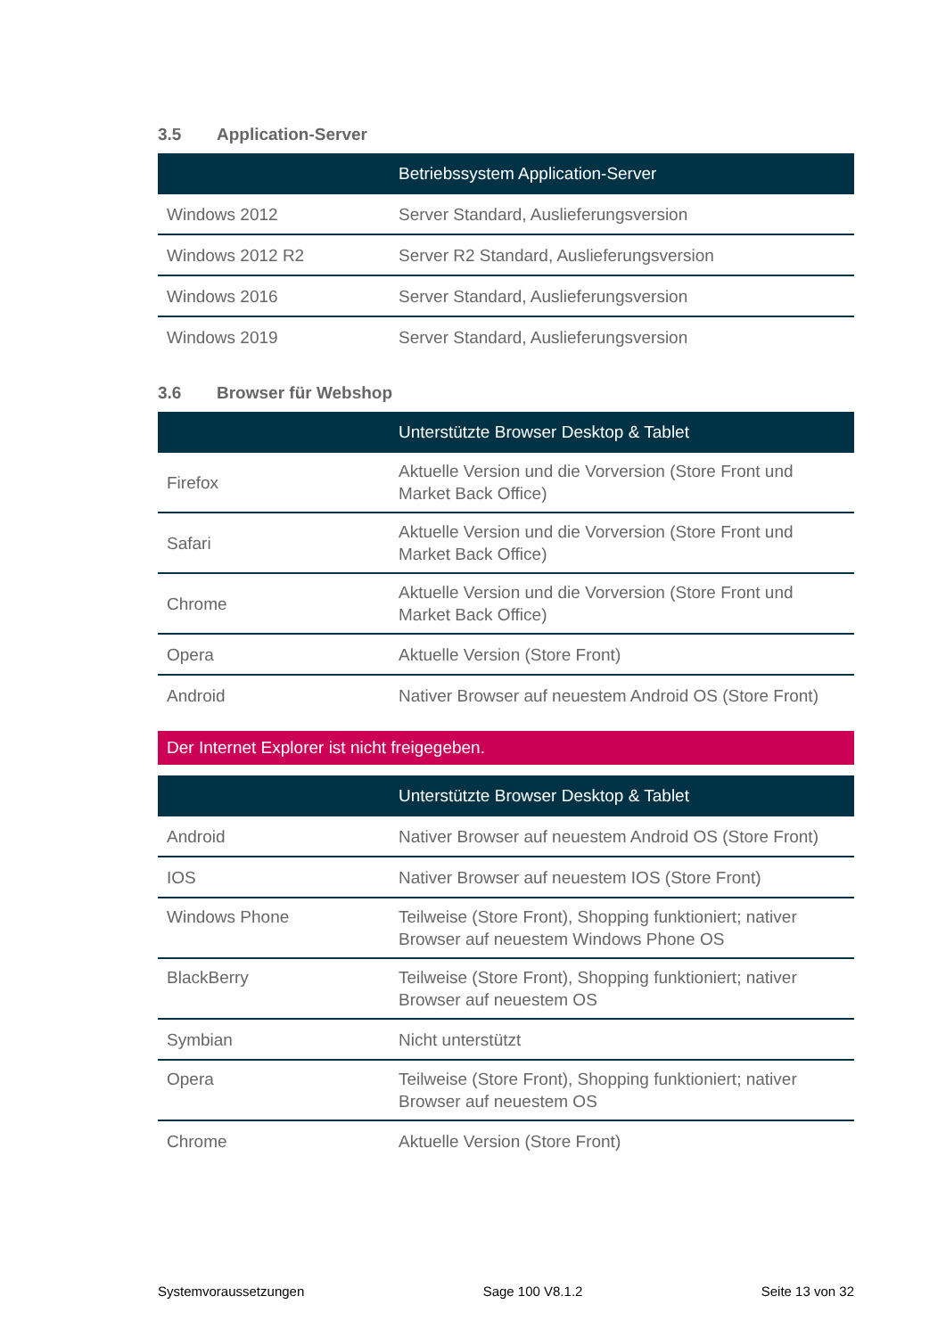3.5 Application-Server
| | Betriebssystem Application-Server |
| --- | --- |
| Windows 2012 | Server Standard, Auslieferungsversion |
| Windows 2012 R2 | Server R2 Standard, Auslieferungsversion |
| Windows 2016 | Server Standard, Auslieferungsversion |
| Windows 2019 | Server Standard, Auslieferungsversion |
3.6 Browser für Webshop
| | Unterstützte Browser Desktop & Tablet |
| --- | --- |
| Firefox | Aktuelle Version und die Vorversion (Store Front und Market Back Office) |
| Safari | Aktuelle Version und die Vorversion (Store Front und Market Back Office) |
| Chrome | Aktuelle Version und die Vorversion (Store Front und Market Back Office) |
| Opera | Aktuelle Version (Store Front) |
| Android | Nativer Browser auf neuestem Android OS (Store Front) |
Der Internet Explorer ist nicht freigegeben.
| | Unterstützte Browser Desktop & Tablet |
| --- | --- |
| Android | Nativer Browser auf neuestem Android OS (Store Front) |
| IOS | Nativer Browser auf neuestem IOS (Store Front) |
| Windows Phone | Teilweise (Store Front), Shopping funktioniert; nativer Browser auf neuestem Windows Phone OS |
| BlackBerry | Teilweise (Store Front), Shopping funktioniert; nativer Browser auf neuestem OS |
| Symbian | Nicht unterstützt |
| Opera | Teilweise (Store Front), Shopping funktioniert; nativer Browser auf neuestem OS |
| Chrome | Aktuelle Version (Store Front) |
Systemvoraussetzungen Sage 100 V8.1.2 Seite 13 von 32